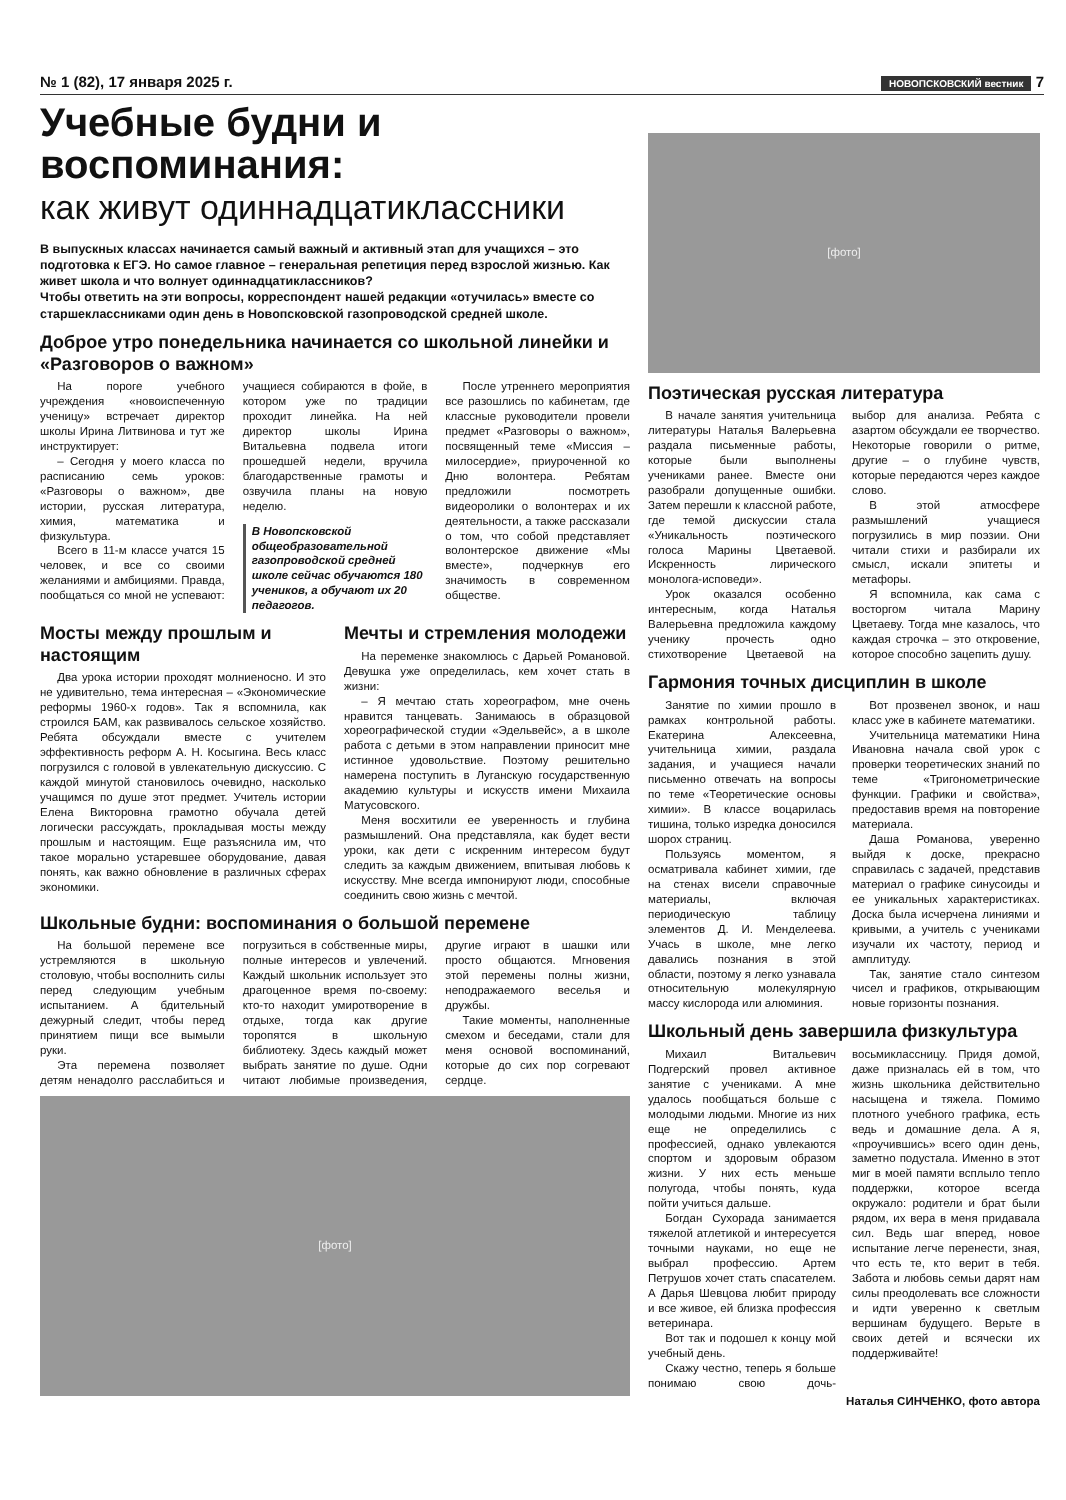№ 1 (82), 17 января 2025 г. НОВОПСКОВСКИЙ вестник 7
Учебные будни и воспоминания:
как живут одиннадцатиклассники
В выпускных классах начинается самый важный и активный этап для учащихся – это подготовка к ЕГЭ. Но самое главное – генеральная репетиция перед взрослой жизнью. Как живет школа и что волнует одиннадцатиклассников?
Чтобы ответить на эти вопросы, корреспондент нашей редакции «отучилась» вместе со старшеклассниками один день в Новопсковской газопроводской средней школе.
Доброе утро понедельника начинается со школьной линейки и «Разговоров о важном»
На пороге учебного учреждения «новоиспеченную ученицу» встречает директор школы Ирина Литвинова и тут же инструктирует:
– Сегодня у моего класса по расписанию семь уроков: «Разговоры о важном», две истории, русская литература, химия, математика и физкультура.
Всего в 11-м классе учатся 15 человек, и все со своими желаниями и амбициями. Правда, пообщаться со мной не успевают: учащиеся собираются в фойе, в котором уже по традиции проходит линейка. На ней директор школы Ирина Витальевна подвела итоги прошедшей недели, вручила благодарственные грамоты и озвучила планы на новую неделю.
В Новопсковской общеобразовательной газопроводской средней школе сейчас обучаются 180 учеников, а обучают их 20 педагогов.
После утреннего мероприятия все разошлись по кабинетам, где классные руководители провели предмет «Разговоры о важном», посвященный теме «Миссия – милосердие», приуроченной ко Дню волонтера. Ребятам предложили посмотреть видеоролики о волонтерах и их деятельности, а также рассказали о том, что собой представляет волонтерское движение «Мы вместе», подчеркнув его значимость в современном обществе.
Мосты между прошлым и настоящим
Два урока истории проходят молниеносно. И это не удивительно, тема интересная – «Экономические реформы 1960-х годов». Так я вспомнила, как строился БАМ, как развивалось сельское хозяйство. Ребята обсуждали вместе с учителем эффективность реформ А. Н. Косыгина. Весь класс погрузился с головой в увлекательную дискуссию. С каждой минутой становилось очевидно, насколько учащимся по душе этот предмет. Учитель истории Елена Викторовна грамотно обучала детей логически рассуждать, прокладывая мосты между прошлым и настоящим. Еще разъяснила им, что такое морально устаревшее оборудование, давая понять, как важно обновление в различных сферах экономики.
Мечты и стремления молодежи
На переменке знакомлюсь с Дарьей Романовой. Девушка уже определилась, кем хочет стать в жизни:
– Я мечтаю стать хореографом, мне очень нравится танцевать. Занимаюсь в образцовой хореографической студии «Эдельвейс», а в школе работа с детьми в этом направлении приносит мне истинное удовольствие. Поэтому решительно намерена поступить в Луганскую государственную академию культуры и искусств имени Михаила Матусовского.
Меня восхитили ее уверенность и глубина размышлений. Она представляла, как будет вести уроки, как дети с искренним интересом будут следить за каждым движением, впитывая любовь к искусству. Мне всегда импонируют люди, способные соединить свою жизнь с мечтой.
Школьные будни: воспоминания о большой перемене
На большой перемене все устремляются в школьную столовую, чтобы восполнить силы перед следующим учебным испытанием. А бдительный дежурный следит, чтобы перед принятием пищи все вымыли руки.
Эта перемена позволяет детям ненадолго расслабиться и погрузиться в собственные миры, полные интересов и увлечений. Каждый школьник использует это драгоценное время по-своему: кто-то находит умиротворение в отдыхе, тогда как другие торопятся в школьную библиотеку. Здесь каждый может выбрать занятие по душе. Одни читают любимые произведения, другие играют в шашки или просто общаются. Мгновения этой перемены полны жизни, неподражаемого веселья и дружбы.
Такие моменты, наполненные смехом и беседами, стали для меня основой воспоминаний, которые до сих пор согревают сердце.
[фото]
[фото]
Поэтическая русская литература
В начале занятия учительница литературы Наталья Валерьевна раздала письменные работы, которые были выполнены учениками ранее. Вместе они разобрали допущенные ошибки. Затем перешли к классной работе, где темой дискуссии стала «Уникальность поэтического голоса Марины Цветаевой. Искренность лирического монолога-исповеди».
Урок оказался особенно интересным, когда Наталья Валерьевна предложила каждому ученику прочесть одно стихотворение Цветаевой на выбор для анализа. Ребята с азартом обсуждали ее творчество. Некоторые говорили о ритме, другие – о глубине чувств, которые передаются через каждое слово.
В этой атмосфере размышлений учащиеся погрузились в мир поэзии. Они читали стихи и разбирали их смысл, искали эпитеты и метафоры.
Я вспомнила, как сама с восторгом читала Марину Цветаеву. Тогда мне казалось, что каждая строчка – это откровение, которое способно зацепить душу.
Гармония точных дисциплин в школе
Занятие по химии прошло в рамках контрольной работы. Екатерина Алексеевна, учительница химии, раздала задания, и учащиеся начали письменно отвечать на вопросы по теме «Теоретические основы химии». В классе воцарилась тишина, только изредка доносился шорох страниц.
Пользуясь моментом, я осматривала кабинет химии, где на стенах висели справочные материалы, включая периодическую таблицу элементов Д. И. Менделеева. Учась в школе, мне легко давались познания в этой области, поэтому я легко узнавала относительную молекулярную массу кислорода или алюминия.
Вот прозвенел звонок, и наш класс уже в кабинете математики.
Учительница математики Нина Ивановна начала свой урок с проверки теоретических знаний по теме «Тригонометрические функции. Графики и свойства», предоставив время на повторение материала.
Даша Романова, уверенно выйдя к доске, прекрасно справилась с задачей, представив материал о графике синусоиды и ее уникальных характеристиках. Доска была исчерчена линиями и кривыми, а учитель с учениками изучали их частоту, период и амплитуду.
Так, занятие стало синтезом чисел и графиков, открывающим новые горизонты познания.
Школьный день завершила физкультура
Михаил Витальевич Подгерский провел активное занятие с учениками. А мне удалось пообщаться больше с молодыми людьми. Многие из них еще не определились с профессией, однако увлекаются спортом и здоровым образом жизни. У них есть меньше полугода, чтобы понять, куда пойти учиться дальше.
Богдан Сухорада занимается тяжелой атлетикой и интересуется точными науками, но еще не выбрал профессию. Артем Петрушов хочет стать спасателем. А Дарья Шевцова любит природу и все живое, ей близка профессия ветеринара.
Вот так и подошел к концу мой учебный день.
Скажу честно, теперь я больше понимаю свою дочь-восьмиклассницу. Придя домой, даже призналась ей в том, что жизнь школьника действительно насыщена и тяжела. Помимо плотного учебного графика, есть ведь и домашние дела. А я, «проучившись» всего один день, заметно подустала. Именно в этот миг в моей памяти всплыло тепло поддержки, которое всегда окружало: родители и брат были рядом, их вера в меня придавала сил. Ведь шаг вперед, новое испытание легче перенести, зная, что есть те, кто верит в тебя. Забота и любовь семьи дарят нам силы преодолевать все сложности и идти уверенно к светлым вершинам будущего. Верьте в своих детей и всячески их поддерживайте!
Наталья СИНЧЕНКО, фото автора